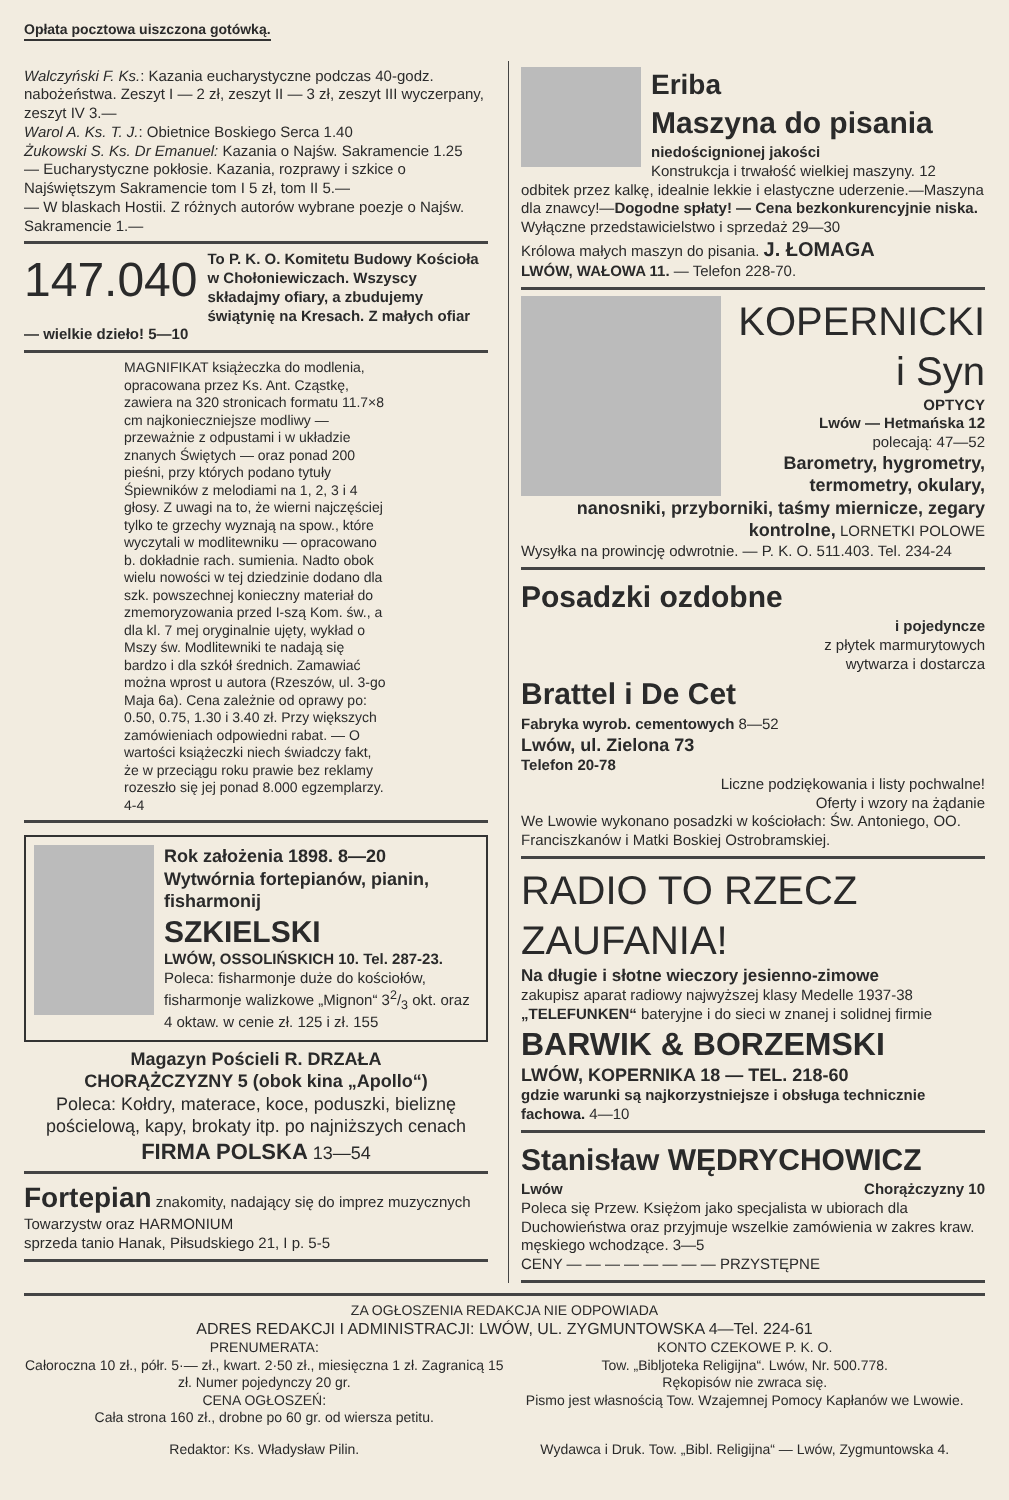Opłata pocztowa uiszczona gotówką.
Walczyński F. Ks.: Kazania eucharystyczne podczas 40-godz. nabożeństwa. Zeszyt I — 2 zł, zeszyt II — 3 zł, zeszyt III wyczerpany, zeszyt IV 3.—
Warol A. Ks. T. J.: Obietnice Boskiego Serca 1.40
Żukowski S. Ks. Dr Emanuel: Kazania o Najśw. Sakramencie 1.25
— Eucharystyczne pokłosie. Kazania, rozprawy i szkice o Najświętszym Sakramencie tom I 5 zł, tom II 5.—
— W blaskach Hostii. Z różnych autorów wybrane poezje o Najśw. Sakramencie 1.—
147.040 To P. K. O. Komitetu Budowy Kościoła w Chołoniewiczach. Wszyscy składajmy ofiary, a zbudujemy świątynię na Kresach. Z małych ofiar — wielkie dzieło! 5—10
MAGNIFIKAT książeczka do modlenia, opracowana przez Ks. Ant. Cząstkę, zawiera na 320 stronicach formatu 11.7×8 cm najkonieczniejsze modliwy — przeważnie z odpustami i w układzie znanych Świętych — oraz ponad 200 pieśni, przy których podano tytuły Śpiewników z melodiami na 1, 2, 3 i 4 głosy. Z uwagi na to, że wierni najczęściej tylko te grzechy wyznają na spow., które wyczytali w modlitewniku — opracowano b. dokładnie rach. sumienia. Nadto obok wielu nowości w tej dziedzinie dodano dla szk. powszechnej konieczny materiał do zmemoryzowania przed I-szą Kom. św., a dla kl. 7 mej oryginalnie ujęty, wykład o Mszy św. Modlitewniki te nadają się bardzo i dla szkół średnich. Zamawiać można wprost u autora (Rzeszów, ul. 3-go Maja 6a). Cena zależnie od oprawy po: 0.50, 0.75, 1.30 i 3.40 zł. Przy większych zamówieniach odpowiedni rabat. — O wartości książeczki niech świadczy fakt, że w przeciągu roku prawie bez reklamy rozeszło się jej ponad 8.000 egzemplarzy. 4-4
Rok założenia 1898. 8—20
Wytwórnia fortepianów, pianin, fisharmonij
SZKIELSKI
LWÓW, OSSOLIŃSKICH 10. Tel. 287-23.
Poleca: fisharmonje duże do kościołów, fisharmonje walizkowe „Mignon“ 32/3 okt. oraz 4 oktaw. w cenie zł. 125 i zł. 155
Magazyn Pościeli R. DRZAŁA
CHORĄŻCZYZNY 5 (obok kina „Apollo“)
Poleca: Kołdry, materace, koce, poduszki, bieliznę pościelową, kapy, brokaty itp. po najniższych cenach
FIRMA POLSKA 13—54
Fortepian znakomity, nadający się do imprez muzycznych Towarzystw oraz HARMONIUM
sprzeda tanio Hanak, Piłsudskiego 21, I p. 5-5
Eriba
Maszyna do pisania
niedoścignionej jakości
Konstrukcja i trwałość wielkiej maszyny. 12 odbitek przez kalkę, idealnie lekkie i elastyczne uderzenie.—Maszyna dla znawcy!—Dogodne spłaty! — Cena bezkonkurencyjnie niska. Wyłączne przedstawicielstwo i sprzedaż 29—30
Królowa małych maszyn do pisania. J. ŁOMAGA
LWÓW, WAŁOWA 11. — Telefon 228-70.
KOPERNICKI i Syn
OPTYCY
Lwów — Hetmańska 12
polecają: 47—52
Barometry, hygrometry, termometry, okulary, nanosniki, przyborniki, taśmy miernicze, zegary kontrolne, LORNETKI POLOWE
Wysyłka na prowincję odwrotnie. — P. K. O. 511.403. Tel. 234-24
Posadzki ozdobne
i pojedyncze
z płytek marmurytowych
wytwarza i dostarcza
Brattel i De Cet
Fabryka wyrob. cementowych 8—52
Lwów, ul. Zielona 73
Telefon 20-78
Liczne podziękowania i listy pochwalne!
Oferty i wzory na żądanie
We Lwowie wykonano posadzki w kościołach: Św. Antoniego, OO. Franciszkanów i Matki Boskiej Ostrobramskiej.
RADIO TO RZECZ ZAUFANIA!
Na długie i słotne wieczory jesienno-zimowe
zakupisz aparat radiowy najwyższej klasy Medelle 1937-38 „TELEFUNKEN“ bateryjne i do sieci w znanej i solidnej firmie
BARWIK & BORZEMSKI
LWÓW, KOPERNIKA 18 — TEL. 218-60
gdzie warunki są najkorzystniejsze i obsługa technicznie fachowa. 4—10
Stanisław WĘDRYCHOWICZ
Lwów Chorążczyzny 10
Poleca się Przew. Księżom jako specjalista w ubiorach dla Duchowieństwa oraz przyjmuje wszelkie zamówienia w zakres kraw. męskiego wchodzące. 3—5
CENY — — — — — — — — PRZYSTĘPNE
ZA OGŁOSZENIA REDAKCJA NIE ODPOWIADA
ADRES REDAKCJI I ADMINISTRACJI: LWÓW, UL. ZYGMUNTOWSKA 4—Tel. 224-61
PRENUMERATA:
Całoroczna 10 zł., półr. 5·— zł., kwart. 2·50 zł., miesięczna 1 zł. Zagranicą 15 zł. Numer pojedynczy 20 gr.
CENA OGŁOSZEŃ:
Cała strona 160 zł., drobne po 60 gr. od wiersza petitu.
KONTO CZEKOWE P. K. O.
Tow. „Bibljoteka Religijna“. Lwów, Nr. 500.778.
Rękopisów nie zwraca się.
Pismo jest własnością Tow. Wzajemnej Pomocy Kapłanów we Lwowie.
Redaktor: Ks. Władysław Pilin. Wydawca i Druk. Tow. „Bibl. Religijna“ — Lwów, Zygmuntowska 4.